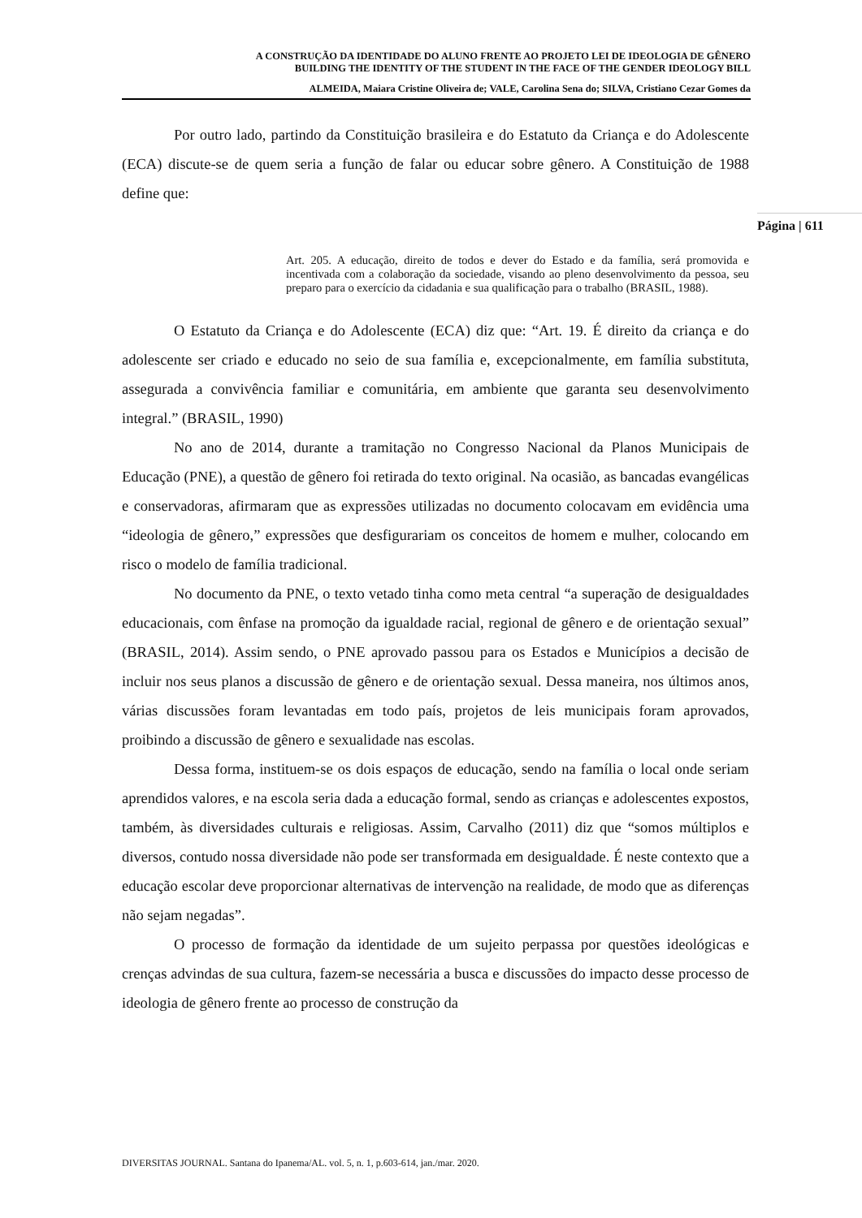A CONSTRUÇÃO DA IDENTIDADE DO ALUNO FRENTE AO PROJETO LEI DE IDEOLOGIA DE GÊNERO
BUILDING THE IDENTITY OF THE STUDENT IN THE FACE OF THE GENDER IDEOLOGY BILL
ALMEIDA, Maiara Cristine Oliveira de; VALE, Carolina Sena do; SILVA, Cristiano Cezar Gomes da
Por outro lado, partindo da Constituição brasileira e do Estatuto da Criança e do Adolescente (ECA) discute-se de quem seria a função de falar ou educar sobre gênero. A Constituição de 1988 define que:
Art. 205. A educação, direito de todos e dever do Estado e da família, será promovida e incentivada com a colaboração da sociedade, visando ao pleno desenvolvimento da pessoa, seu preparo para o exercício da cidadania e sua qualificação para o trabalho (BRASIL, 1988).
O Estatuto da Criança e do Adolescente (ECA) diz que: “Art. 19. É direito da criança e do adolescente ser criado e educado no seio de sua família e, excepcionalmente, em família substituta, assegurada a convivência familiar e comunitária, em ambiente que garanta seu desenvolvimento integral.” (BRASIL, 1990)
No ano de 2014, durante a tramitação no Congresso Nacional da Planos Municipais de Educação (PNE), a questão de gênero foi retirada do texto original. Na ocasião, as bancadas evangélicas e conservadoras, afirmaram que as expressões utilizadas no documento colocavam em evidência uma “ideologia de gênero,” expressões que desfigurariam os conceitos de homem e mulher, colocando em risco o modelo de família tradicional.
No documento da PNE, o texto vetado tinha como meta central “a superação de desigualdades educacionais, com ênfase na promoção da igualdade racial, regional de gênero e de orientação sexual” (BRASIL, 2014). Assim sendo, o PNE aprovado passou para os Estados e Municípios a decisão de incluir nos seus planos a discussão de gênero e de orientação sexual. Dessa maneira, nos últimos anos, várias discussões foram levantadas em todo país, projetos de leis municipais foram aprovados, proibindo a discussão de gênero e sexualidade nas escolas.
Dessa forma, instituem-se os dois espaços de educação, sendo na família o local onde seriam aprendidos valores, e na escola seria dada a educação formal, sendo as crianças e adolescentes expostos, também, às diversidades culturais e religiosas. Assim, Carvalho (2011) diz que “somos múltiplos e diversos, contudo nossa diversidade não pode ser transformada em desigualdade. É neste contexto que a educação escolar deve proporcionar alternativas de intervenção na realidade, de modo que as diferenças não sejam negadas”.
O processo de formação da identidade de um sujeito perpassa por questões ideológicas e crenças advindas de sua cultura, fazem-se necessária a busca e discussões do impacto desse processo de ideologia de gênero frente ao processo de construção da
Página | 611
DIVERSITAS JOURNAL. Santana do Ipanema/AL. vol. 5, n. 1, p.603-614, jan./mar. 2020.